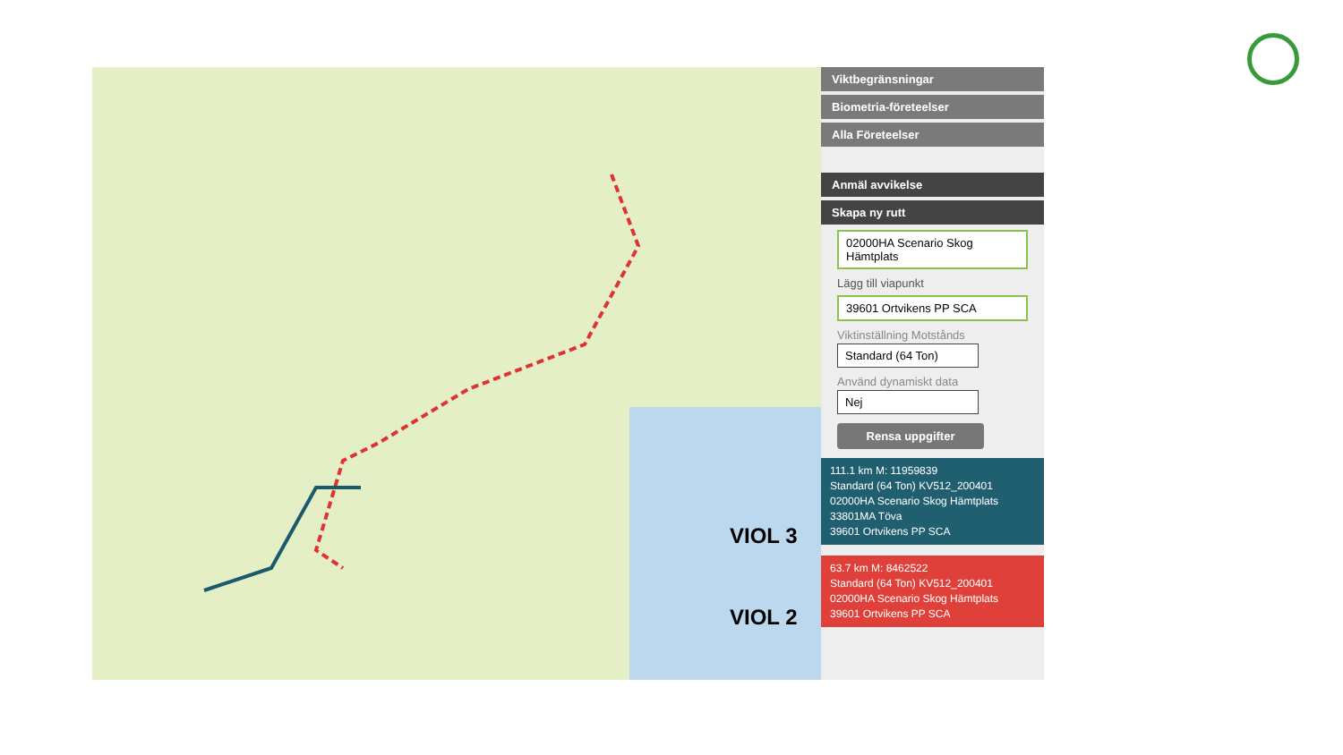VIOL 3
VIOL 2
Viktbegränsningar
Biometria-företeelser
Alla Företeelser
Anmäl avvikelse
Skapa ny rutt
02000HA Scenario Skog Hämtplats
Lägg till viapunkt
39601 Ortvikens PP SCA
Viktinställning Motstånds
Standard (64 Ton)
Använd dynamiskt data
Nej
Rensa uppgifter
111.1 km M: 11959839
Standard (64 Ton) KV512_200401
02000HA Scenario Skog Hämtplats
33801MA Töva
39601 Ortvikens PP SCA
63.7 km M: 8462522
Standard (64 Ton) KV512_200401
02000HA Scenario Skog Hämtplats
39601 Ortvikens PP SCA